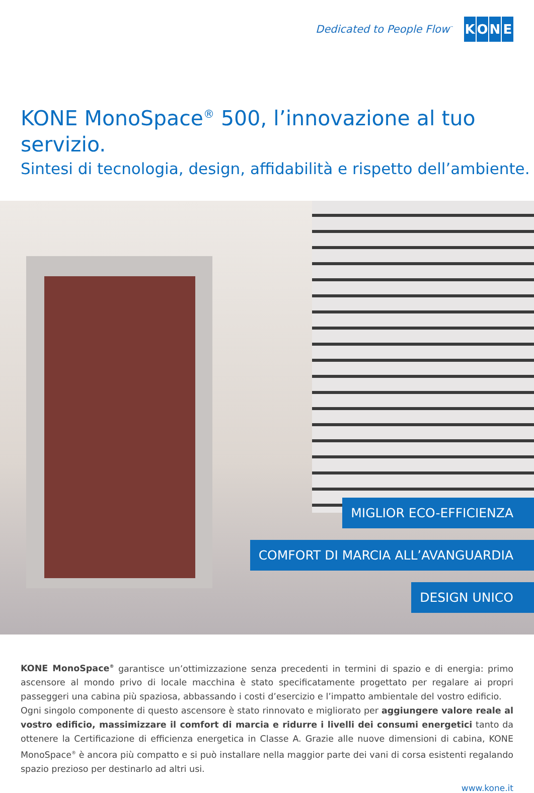Dedicated to People Flow<sup>™</sup>
KONE
KONE MonoSpace<sup>®</sup> 500, l’innovazione al tuo servizio.
Sintesi di tecnologia, design, affidabilità e rispetto dell’ambiente.
MIGLIOR ECO-EFFICIENZA
COMFORT DI MARCIA ALL’AVANGUARDIA
DESIGN UNICO
KONE MonoSpace<sup>®</sup> garantisce un’ottimizzazione senza precedenti in termini di spazio e di energia: primo ascensore al mondo privo di locale macchina è stato specificatamente progettato per regalare ai propri passeggeri una cabina più spaziosa, abbassando i costi d’esercizio e l’impatto ambientale del vostro edificio.
Ogni singolo componente di questo ascensore è stato rinnovato e migliorato per aggiungere valore reale al vostro edificio, massimizzare il comfort di marcia e ridurre i livelli dei consumi energetici tanto da ottenere la Certificazione di efficienza energetica in Classe A. Grazie alle nuove dimensioni di cabina, KONE MonoSpace<sup>®</sup> è ancora più compatto e si può installare nella maggior parte dei vani di corsa esistenti regalando spazio prezioso per destinarlo ad altri usi.
www.kone.it